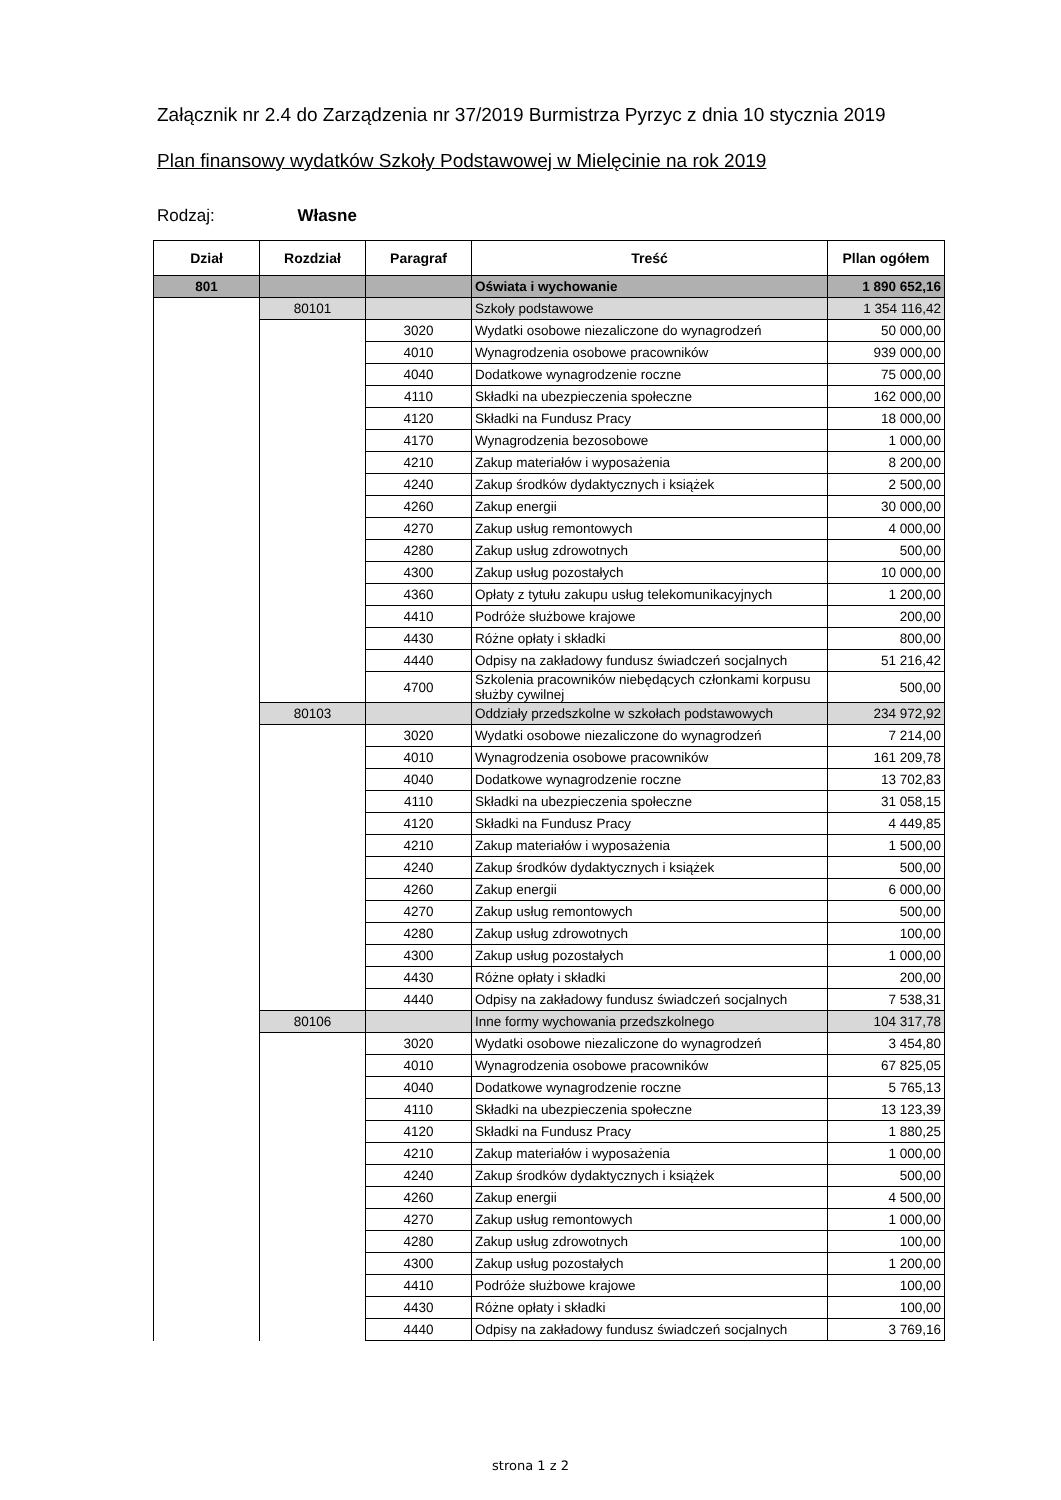Załącznik nr 2.4 do Zarządzenia nr 37/2019 Burmistrza Pyrzyc z dnia 10 stycznia 2019
Plan finansowy wydatków Szkoły Podstawowej w Mielęcinie na rok 2019
Rodzaj: Własne
| Dział | Rozdział | Paragraf | Treść | Pllan ogółem |
| --- | --- | --- | --- | --- |
| 801 | | | Oświata i wychowanie | 1 890 652,16 |
| | 80101 | | Szkoły podstawowe | 1 354 116,42 |
| | | 3020 | Wydatki osobowe niezaliczone do wynagrodzeń | 50 000,00 |
| | | 4010 | Wynagrodzenia osobowe pracowników | 939 000,00 |
| | | 4040 | Dodatkowe wynagrodzenie roczne | 75 000,00 |
| | | 4110 | Składki na ubezpieczenia społeczne | 162 000,00 |
| | | 4120 | Składki na Fundusz Pracy | 18 000,00 |
| | | 4170 | Wynagrodzenia bezosobowe | 1 000,00 |
| | | 4210 | Zakup materiałów i wyposażenia | 8 200,00 |
| | | 4240 | Zakup środków dydaktycznych i książek | 2 500,00 |
| | | 4260 | Zakup energii | 30 000,00 |
| | | 4270 | Zakup usług remontowych | 4 000,00 |
| | | 4280 | Zakup usług zdrowotnych | 500,00 |
| | | 4300 | Zakup usług pozostałych | 10 000,00 |
| | | 4360 | Opłaty z tytułu zakupu usług telekomunikacyjnych | 1 200,00 |
| | | 4410 | Podróże służbowe krajowe | 200,00 |
| | | 4430 | Różne opłaty i składki | 800,00 |
| | | 4440 | Odpisy na zakładowy fundusz świadczeń socjalnych | 51 216,42 |
| | | 4700 | Szkolenia pracowników niebędących członkami korpusu służby cywilnej | 500,00 |
| | 80103 | | Oddziały przedszkolne w szkołach podstawowych | 234 972,92 |
| | | 3020 | Wydatki osobowe niezaliczone do wynagrodzeń | 7 214,00 |
| | | 4010 | Wynagrodzenia osobowe pracowników | 161 209,78 |
| | | 4040 | Dodatkowe wynagrodzenie roczne | 13 702,83 |
| | | 4110 | Składki na ubezpieczenia społeczne | 31 058,15 |
| | | 4120 | Składki na Fundusz Pracy | 4 449,85 |
| | | 4210 | Zakup materiałów i wyposażenia | 1 500,00 |
| | | 4240 | Zakup środków dydaktycznych i książek | 500,00 |
| | | 4260 | Zakup energii | 6 000,00 |
| | | 4270 | Zakup usług remontowych | 500,00 |
| | | 4280 | Zakup usług zdrowotnych | 100,00 |
| | | 4300 | Zakup usług pozostałych | 1 000,00 |
| | | 4430 | Różne opłaty i składki | 200,00 |
| | | 4440 | Odpisy na zakładowy fundusz świadczeń socjalnych | 7 538,31 |
| | 80106 | | Inne formy wychowania przedszkolnego | 104 317,78 |
| | | 3020 | Wydatki osobowe niezaliczone do wynagrodzeń | 3 454,80 |
| | | 4010 | Wynagrodzenia osobowe pracowników | 67 825,05 |
| | | 4040 | Dodatkowe wynagrodzenie roczne | 5 765,13 |
| | | 4110 | Składki na ubezpieczenia społeczne | 13 123,39 |
| | | 4120 | Składki na Fundusz Pracy | 1 880,25 |
| | | 4210 | Zakup materiałów i wyposażenia | 1 000,00 |
| | | 4240 | Zakup środków dydaktycznych i książek | 500,00 |
| | | 4260 | Zakup energii | 4 500,00 |
| | | 4270 | Zakup usług remontowych | 1 000,00 |
| | | 4280 | Zakup usług zdrowotnych | 100,00 |
| | | 4300 | Zakup usług pozostałych | 1 200,00 |
| | | 4410 | Podróże służbowe krajowe | 100,00 |
| | | 4430 | Różne opłaty i składki | 100,00 |
| | | 4440 | Odpisy na zakładowy fundusz świadczeń socjalnych | 3 769,16 |
strona 1 z 2